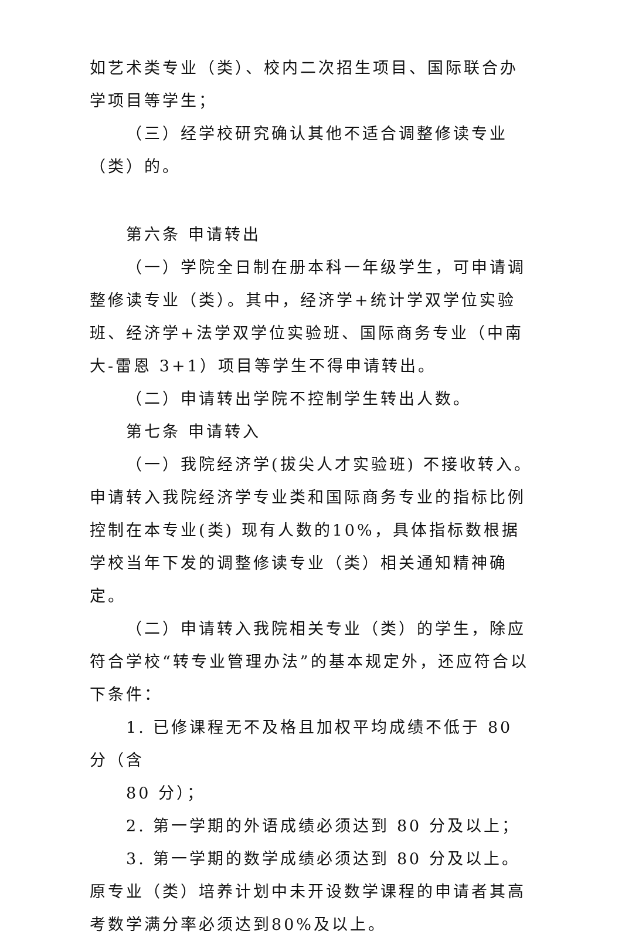如艺术类专业（类）、校内二次招生项目、国际联合办学项目等学生；
（三）经学校研究确认其他不适合调整修读专业（类）的。
第六条 申请转出
（一）学院全日制在册本科一年级学生，可申请调整修读专业（类）。其中，经济学+统计学双学位实验班、经济学+法学双学位实验班、国际商务专业（中南大-雷恩 3+1）项目等学生不得申请转出。
（二）申请转出学院不控制学生转出人数。
第七条 申请转入
（一）我院经济学(拔尖人才实验班) 不接收转入。申请转入我院经济学专业类和国际商务专业的指标比例控制在本专业(类) 现有人数的10%，具体指标数根据学校当年下发的调整修读专业（类）相关通知精神确定。
（二）申请转入我院相关专业（类）的学生，除应符合学校“转专业管理办法”的基本规定外，还应符合以下条件：
1. 已修课程无不及格且加权平均成绩不低于 80 分（含
80 分）；
2. 第一学期的外语成绩必须达到 80 分及以上；
3. 第一学期的数学成绩必须达到 80 分及以上。原专业（类）培养计划中未开设数学课程的申请者其高考数学满分率必须达到80%及以上。